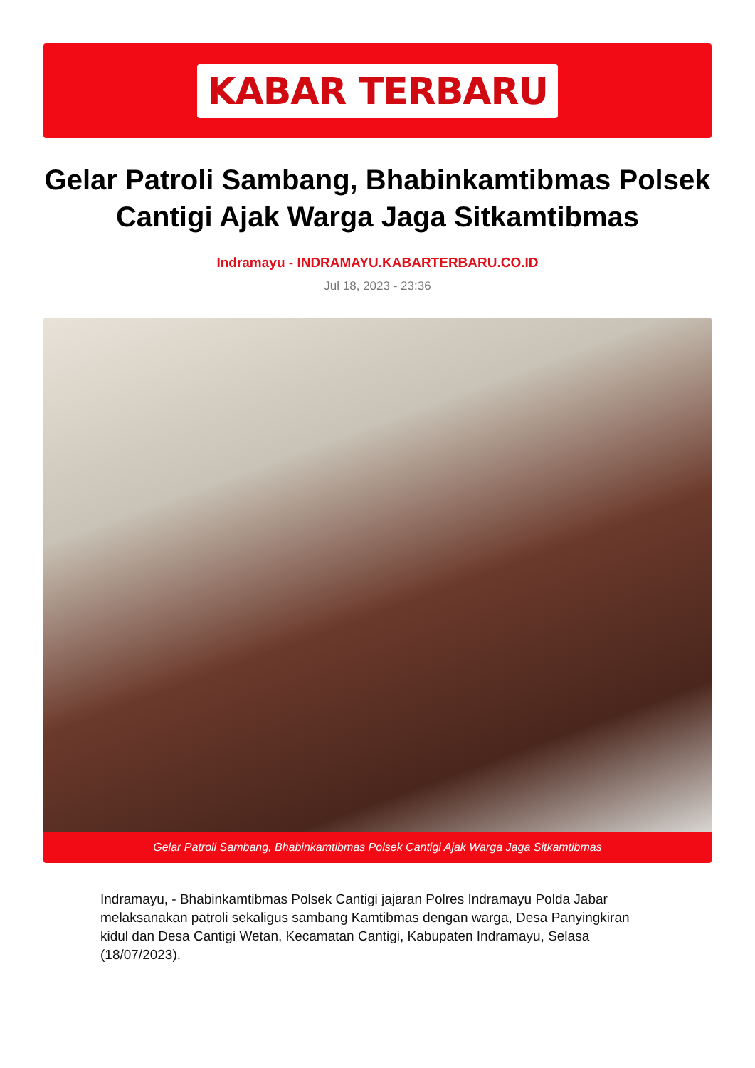KABAR TERBARU
Gelar Patroli Sambang, Bhabinkamtibmas Polsek Cantigi Ajak Warga Jaga Sitkamtibmas
Indramayu - INDRAMAYU.KABARTERBARU.CO.ID
Jul 18, 2023 - 23:36
Gelar Patroli Sambang, Bhabinkamtibmas Polsek Cantigi Ajak Warga Jaga Sitkamtibmas
Indramayu, - Bhabinkamtibmas Polsek Cantigi jajaran Polres Indramayu Polda Jabar melaksanakan patroli sekaligus sambang Kamtibmas dengan warga, Desa Panyingkiran kidul dan Desa Cantigi Wetan, Kecamatan Cantigi, Kabupaten Indramayu, Selasa (18/07/2023).